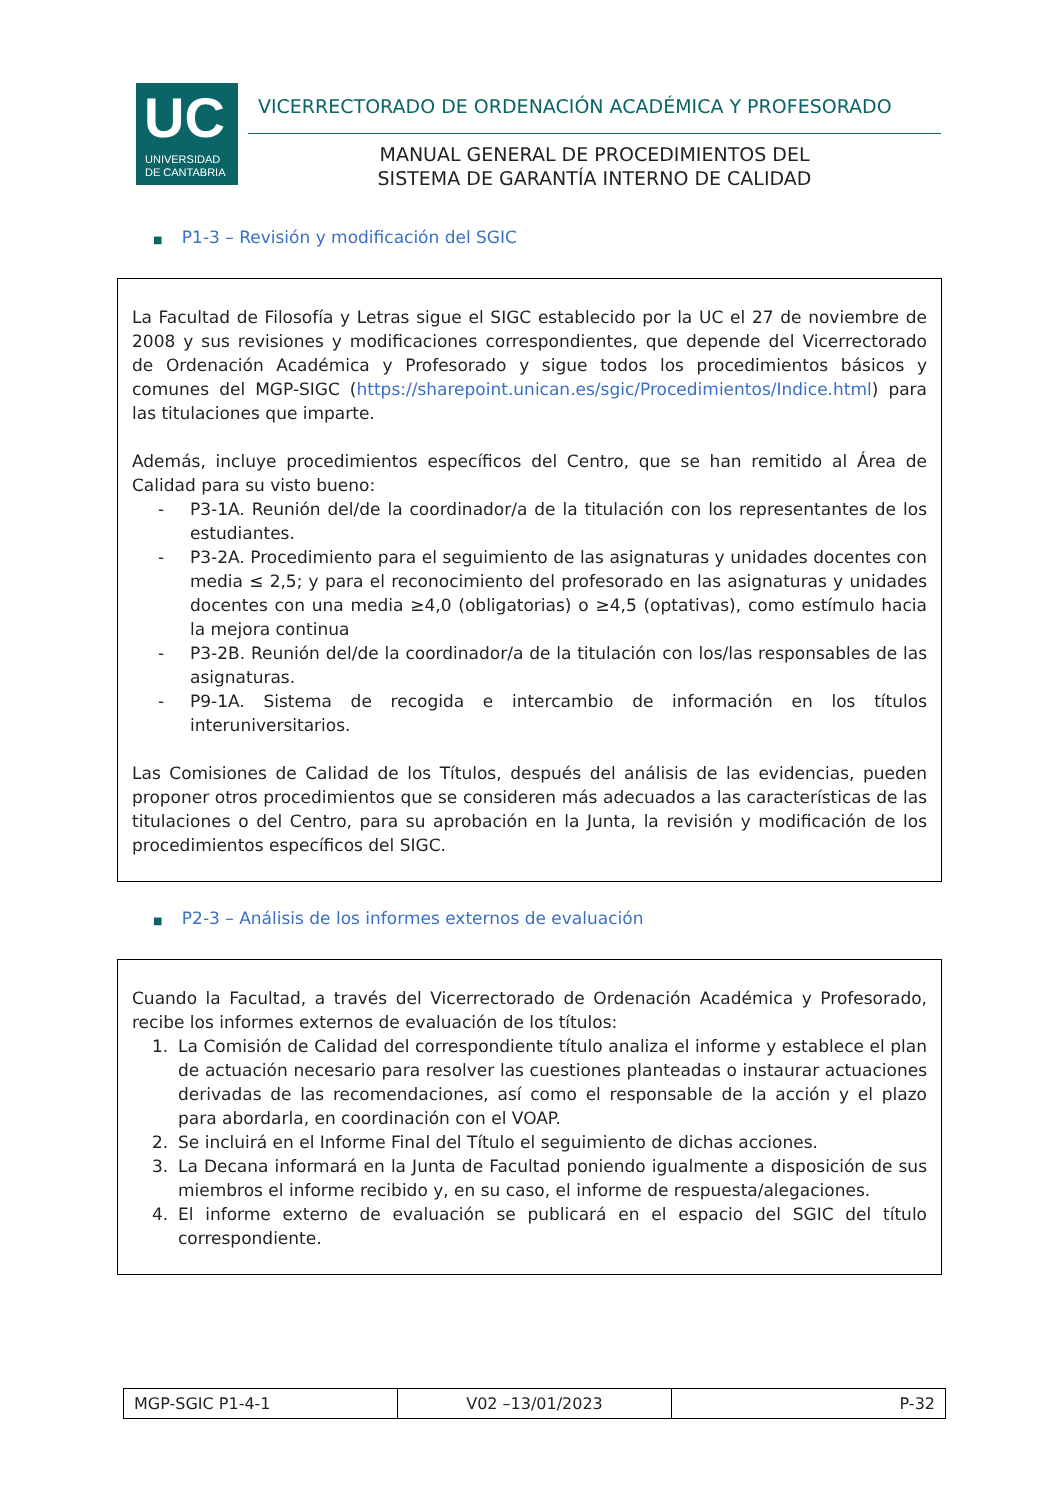UC
UNIVERSIDAD
DE CANTABRIA
VICERRECTORADO DE ORDENACIÓN ACADÉMICA Y PROFESORADO
MANUAL GENERAL DE PROCEDIMIENTOS DEL
SISTEMA DE GARANTÍA INTERNO DE CALIDAD
■ P1-3 – Revisión y modificación del SGIC
La Facultad de Filosofía y Letras sigue el SIGC establecido por la UC el 27 de noviembre de 2008 y sus revisiones y modificaciones correspondientes, que depende del Vicerrectorado de Ordenación Académica y Profesorado y sigue todos los procedimientos básicos y comunes del MGP-SIGC (https://sharepoint.unican.es/sgic/Procedimientos/Indice.html) para las titulaciones que imparte.
Además, incluye procedimientos específicos del Centro, que se han remitido al Área de Calidad para su visto bueno:
- P3-1A. Reunión del/de la coordinador/a de la titulación con los representantes de los estudiantes.
- P3-2A. Procedimiento para el seguimiento de las asignaturas y unidades docentes con media ≤ 2,5; y para el reconocimiento del profesorado en las asignaturas y unidades docentes con una media ≥4,0 (obligatorias) o ≥4,5 (optativas), como estímulo hacia la mejora continua
- P3-2B. Reunión del/de la coordinador/a de la titulación con los/las responsables de las asignaturas.
- P9-1A. Sistema de recogida e intercambio de información en los títulos interuniversitarios.
Las Comisiones de Calidad de los Títulos, después del análisis de las evidencias, pueden proponer otros procedimientos que se consideren más adecuados a las características de las titulaciones o del Centro, para su aprobación en la Junta, la revisión y modificación de los procedimientos específicos del SIGC.
■ P2-3 – Análisis de los informes externos de evaluación
Cuando la Facultad, a través del Vicerrectorado de Ordenación Académica y Profesorado, recibe los informes externos de evaluación de los títulos:
1. La Comisión de Calidad del correspondiente título analiza el informe y establece el plan de actuación necesario para resolver las cuestiones planteadas o instaurar actuaciones derivadas de las recomendaciones, así como el responsable de la acción y el plazo para abordarla, en coordinación con el VOAP.
2. Se incluirá en el Informe Final del Título el seguimiento de dichas acciones.
3. La Decana informará en la Junta de Facultad poniendo igualmente a disposición de sus miembros el informe recibido y, en su caso, el informe de respuesta/alegaciones.
4. El informe externo de evaluación se publicará en el espacio del SGIC del título correspondiente.
| MGP-SGIC P1-4-1 | V02 –13/01/2023 | P-32 |